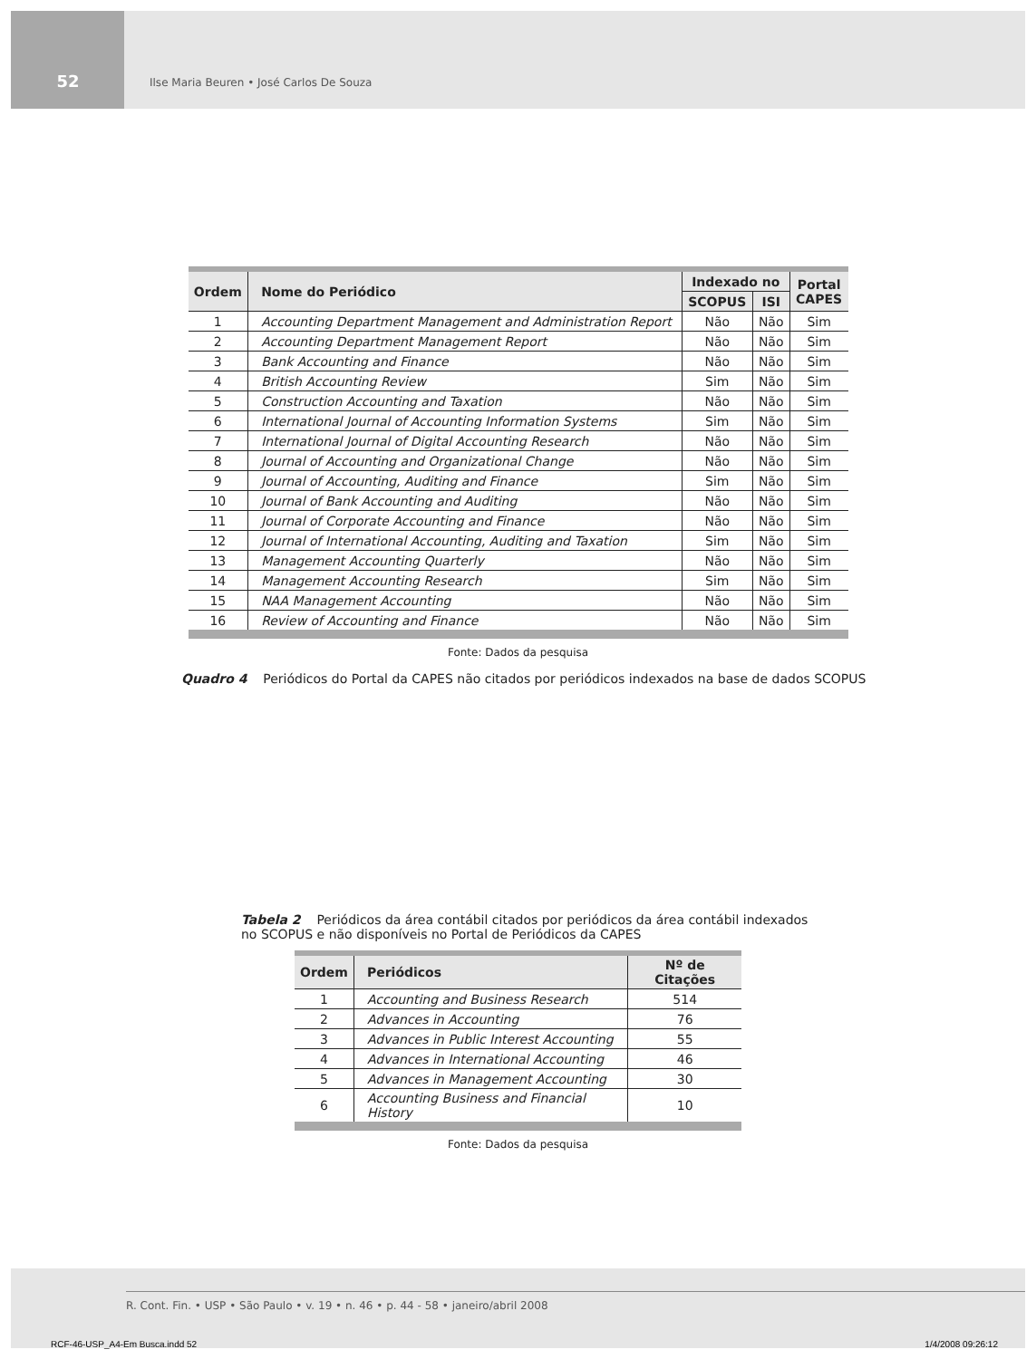52
Ilse Maria Beuren • José Carlos De Souza
| Ordem | Nome do Periódico | Indexado no | | Portal CAPES |
| --- | --- | --- | --- | --- |
| | | SCOPUS | ISI | |
| 1 | Accounting Department Management and Administration Report | Não | Não | Sim |
| 2 | Accounting Department Management Report | Não | Não | Sim |
| 3 | Bank Accounting and Finance | Não | Não | Sim |
| 4 | British Accounting Review | Sim | Não | Sim |
| 5 | Construction Accounting and Taxation | Não | Não | Sim |
| 6 | International Journal of Accounting Information Systems | Sim | Não | Sim |
| 7 | International Journal of Digital Accounting Research | Não | Não | Sim |
| 8 | Journal of Accounting and Organizational Change | Não | Não | Sim |
| 9 | Journal of Accounting, Auditing and Finance | Sim | Não | Sim |
| 10 | Journal of Bank Accounting and Auditing | Não | Não | Sim |
| 11 | Journal of Corporate Accounting and Finance | Não | Não | Sim |
| 12 | Journal of International Accounting, Auditing and Taxation | Sim | Não | Sim |
| 13 | Management Accounting Quarterly | Não | Não | Sim |
| 14 | Management Accounting Research | Sim | Não | Sim |
| 15 | NAA Management Accounting | Não | Não | Sim |
| 16 | Review of Accounting and Finance | Não | Não | Sim |
Fonte: Dados da pesquisa
Quadro 4 Periódicos do Portal da CAPES não citados por periódicos indexados na base de dados SCOPUS
Tabela 2 Periódicos da área contábil citados por periódicos da área contábil indexados no SCOPUS e não disponíveis no Portal de Periódicos da CAPES
| Ordem | Periódicos | Nº de Citações |
| --- | --- | --- |
| 1 | Accounting and Business Research | 514 |
| 2 | Advances in Accounting | 76 |
| 3 | Advances in Public Interest Accounting | 55 |
| 4 | Advances in International Accounting | 46 |
| 5 | Advances in Management Accounting | 30 |
| 6 | Accounting Business and Financial History | 10 |
Fonte: Dados da pesquisa
R. Cont. Fin. • USP • São Paulo • v. 19 • n. 46 • p. 44 - 58 • janeiro/abril 2008
RCF-46-USP_A4-Em Busca.indd 52 1/4/2008 09:26:12